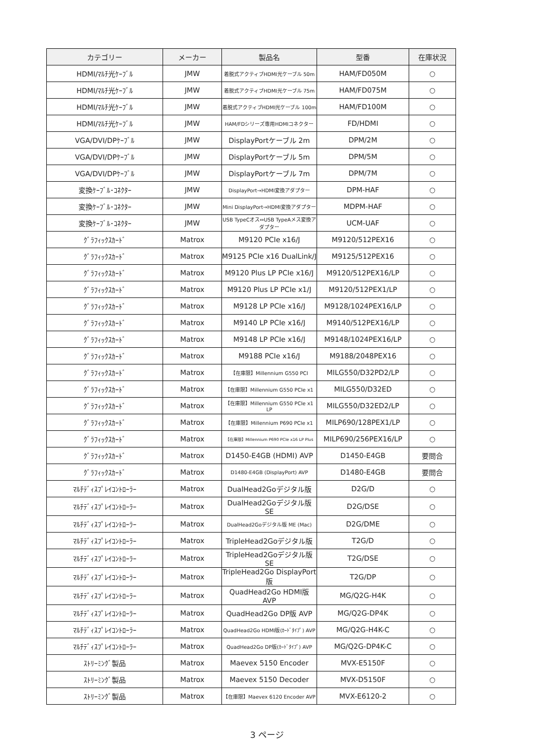| カテゴリー | メーカー | 製品名 | 型番 | 在庫状況 |
| --- | --- | --- | --- | --- |
| HDMI/ﾏﾙﾁ光ｹｰﾌﾞﾙ | JMW | 着脱式アクティブHDMI光ケーブル 50m | HAM/FD050M | ○ |
| HDMI/ﾏﾙﾁ光ｹｰﾌﾞﾙ | JMW | 着脱式アクティブHDMI光ケーブル 75m | HAM/FD075M | ○ |
| HDMI/ﾏﾙﾁ光ｹｰﾌﾞﾙ | JMW | 着脱式アクティブHDMI光ケーブル 100m | HAM/FD100M | ○ |
| HDMI/ﾏﾙﾁ光ｹｰﾌﾞﾙ | JMW | HAM/FDシリーズ専用HDMIコネクター | FD/HDMI | ○ |
| VGA/DVI/DPｹｰﾌﾞﾙ | JMW | DisplayPortケーブル 2m | DPM/2M | ○ |
| VGA/DVI/DPｹｰﾌﾞﾙ | JMW | DisplayPortケーブル 5m | DPM/5M | ○ |
| VGA/DVI/DPｹｰﾌﾞﾙ | JMW | DisplayPortケーブル 7m | DPM/7M | ○ |
| 変換ｹｰﾌﾞﾙ･ｺﾈｸﾀｰ | JMW | DisplayPort→HDMI変換アダプター | DPM-HAF | ○ |
| 変換ｹｰﾌﾞﾙ･ｺﾈｸﾀｰ | JMW | Mini DisplayPort→HDMI変換アダプター | MDPM-HAF | ○ |
| 変換ｹｰﾌﾞﾙ･ｺﾈｸﾀｰ | JMW | USB TypeCオス⇔USB TypeAメス変換アダプター | UCM-UAF | ○ |
| ｸﾞﾗﾌｨｯｸｽｶｰﾄﾞ | Matrox | M9120 PCIe x16/J | M9120/512PEX16 | ○ |
| ｸﾞﾗﾌｨｯｸｽｶｰﾄﾞ | Matrox | M9125 PCIe x16 DualLink/J | M9125/512PEX16 | ○ |
| ｸﾞﾗﾌｨｯｸｽｶｰﾄﾞ | Matrox | M9120 Plus LP PCIe x16/J | M9120/512PEX16/LP | ○ |
| ｸﾞﾗﾌｨｯｸｽｶｰﾄﾞ | Matrox | M9120 Plus LP PCIe x1/J | M9120/512PEX1/LP | ○ |
| ｸﾞﾗﾌｨｯｸｽｶｰﾄﾞ | Matrox | M9128 LP PCIe x16/J | M9128/1024PEX16/LP | ○ |
| ｸﾞﾗﾌｨｯｸｽｶｰﾄﾞ | Matrox | M9140 LP PCIe x16/J | M9140/512PEX16/LP | ○ |
| ｸﾞﾗﾌｨｯｸｽｶｰﾄﾞ | Matrox | M9148 LP PCIe x16/J | M9148/1024PEX16/LP | ○ |
| ｸﾞﾗﾌｨｯｸｽｶｰﾄﾞ | Matrox | M9188 PCIe x16/J | M9188/2048PEX16 | ○ |
| ｸﾞﾗﾌｨｯｸｽｶｰﾄﾞ | Matrox | 【在庫限】Millennium G550 PCI | MILG550/D32PD2/LP | ○ |
| ｸﾞﾗﾌｨｯｸｽｶｰﾄﾞ | Matrox | 【在庫限】Millennium G550 PCIe x1 | MILG550/D32ED | ○ |
| ｸﾞﾗﾌｨｯｸｽｶｰﾄﾞ | Matrox | 【在庫限】Millennium G550 PCIe x1 LP | MILG550/D32ED2/LP | ○ |
| ｸﾞﾗﾌｨｯｸｽｶｰﾄﾞ | Matrox | 【在庫限】Millennium P690 PCIe x1 | MILP690/128PEX1/LP | ○ |
| ｸﾞﾗﾌｨｯｸｽｶｰﾄﾞ | Matrox | 【在庫限】Millennium P690 PCIe x16 LP Plus | MILP690/256PEX16/LP | ○ |
| ｸﾞﾗﾌｨｯｸｽｶｰﾄﾞ | Matrox | D1450-E4GB (HDMI) AVP | D1450-E4GB | 要問合 |
| ｸﾞﾗﾌｨｯｸｽｶｰﾄﾞ | Matrox | D1480-E4GB (DisplayPort) AVP | D1480-E4GB | 要問合 |
| ﾏﾙﾁﾃﾞｨｽﾌﾟﾚｲｺﾝﾄﾛｰﾗｰ | Matrox | DualHead2Goデジタル版 | D2G/D | ○ |
| ﾏﾙﾁﾃﾞｨｽﾌﾟﾚｲｺﾝﾄﾛｰﾗｰ | Matrox | DualHead2Goデジタル版 SE | D2G/DSE | ○ |
| ﾏﾙﾁﾃﾞｨｽﾌﾟﾚｲｺﾝﾄﾛｰﾗｰ | Matrox | DualHead2Goデジタル版 ME (Mac) | D2G/DME | ○ |
| ﾏﾙﾁﾃﾞｨｽﾌﾟﾚｲｺﾝﾄﾛｰﾗｰ | Matrox | TripleHead2Goデジタル版 | T2G/D | ○ |
| ﾏﾙﾁﾃﾞｨｽﾌﾟﾚｲｺﾝﾄﾛｰﾗｰ | Matrox | TripleHead2Goデジタル版SE | T2G/DSE | ○ |
| ﾏﾙﾁﾃﾞｨｽﾌﾟﾚｲｺﾝﾄﾛｰﾗｰ | Matrox | TripleHead2Go DisplayPort版 | T2G/DP | ○ |
| ﾏﾙﾁﾃﾞｨｽﾌﾟﾚｲｺﾝﾄﾛｰﾗｰ | Matrox | QuadHead2Go HDMI版 AVP | MG/Q2G-H4K | ○ |
| ﾏﾙﾁﾃﾞｨｽﾌﾟﾚｲｺﾝﾄﾛｰﾗｰ | Matrox | QuadHead2Go DP版 AVP | MG/Q2G-DP4K | ○ |
| ﾏﾙﾁﾃﾞｨｽﾌﾟﾚｲｺﾝﾄﾛｰﾗｰ | Matrox | QuadHead2Go HDMI版(ｶｰﾄﾞﾀｲﾌﾟ) AVP | MG/Q2G-H4K-C | ○ |
| ﾏﾙﾁﾃﾞｨｽﾌﾟﾚｲｺﾝﾄﾛｰﾗｰ | Matrox | QuadHead2Go DP版(ｶｰﾄﾞﾀｲﾌﾟ) AVP | MG/Q2G-DP4K-C | ○ |
| ｽﾄﾘｰﾐﾝｸﾞ製品 | Matrox | Maevex 5150 Encoder | MVX-E5150F | ○ |
| ｽﾄﾘｰﾐﾝｸﾞ製品 | Matrox | Maevex 5150 Decoder | MVX-D5150F | ○ |
| ｽﾄﾘｰﾐﾝｸﾞ製品 | Matrox | 【在庫限】Maevex 6120 Encoder AVP | MVX-E6120-2 | ○ |
3 ページ